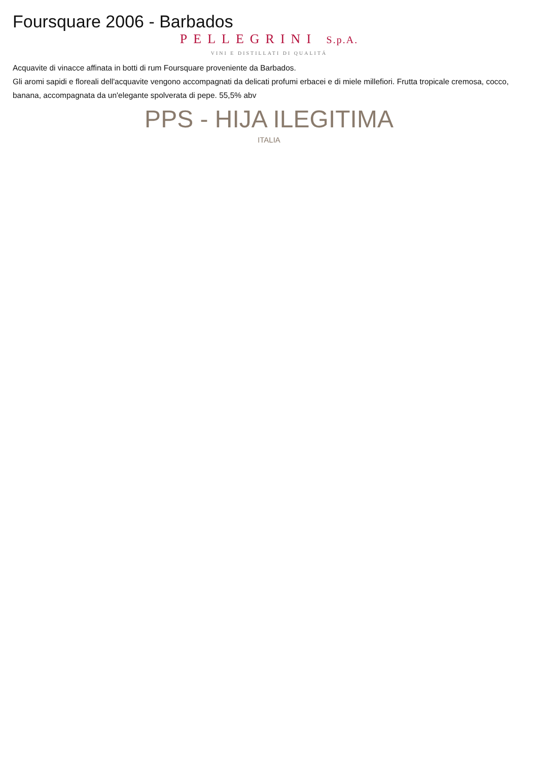Foursquare 2006 - Barbados
PELLEGRINI S.p.A.
VINI E DISTILLATI DI QUALITÁ
Acquavite di vinacce affinata in botti di rum Foursquare proveniente da Barbados.
Gli aromi sapidi e floreali dell'acquavite vengono accompagnati da delicati profumi erbacei e di miele millefiori. Frutta tropicale cremosa, cocco, banana, accompagnata da un'elegante spolverata di pepe. 55,5% abv
PPS - HIJA ILEGITIMA
ITALIA